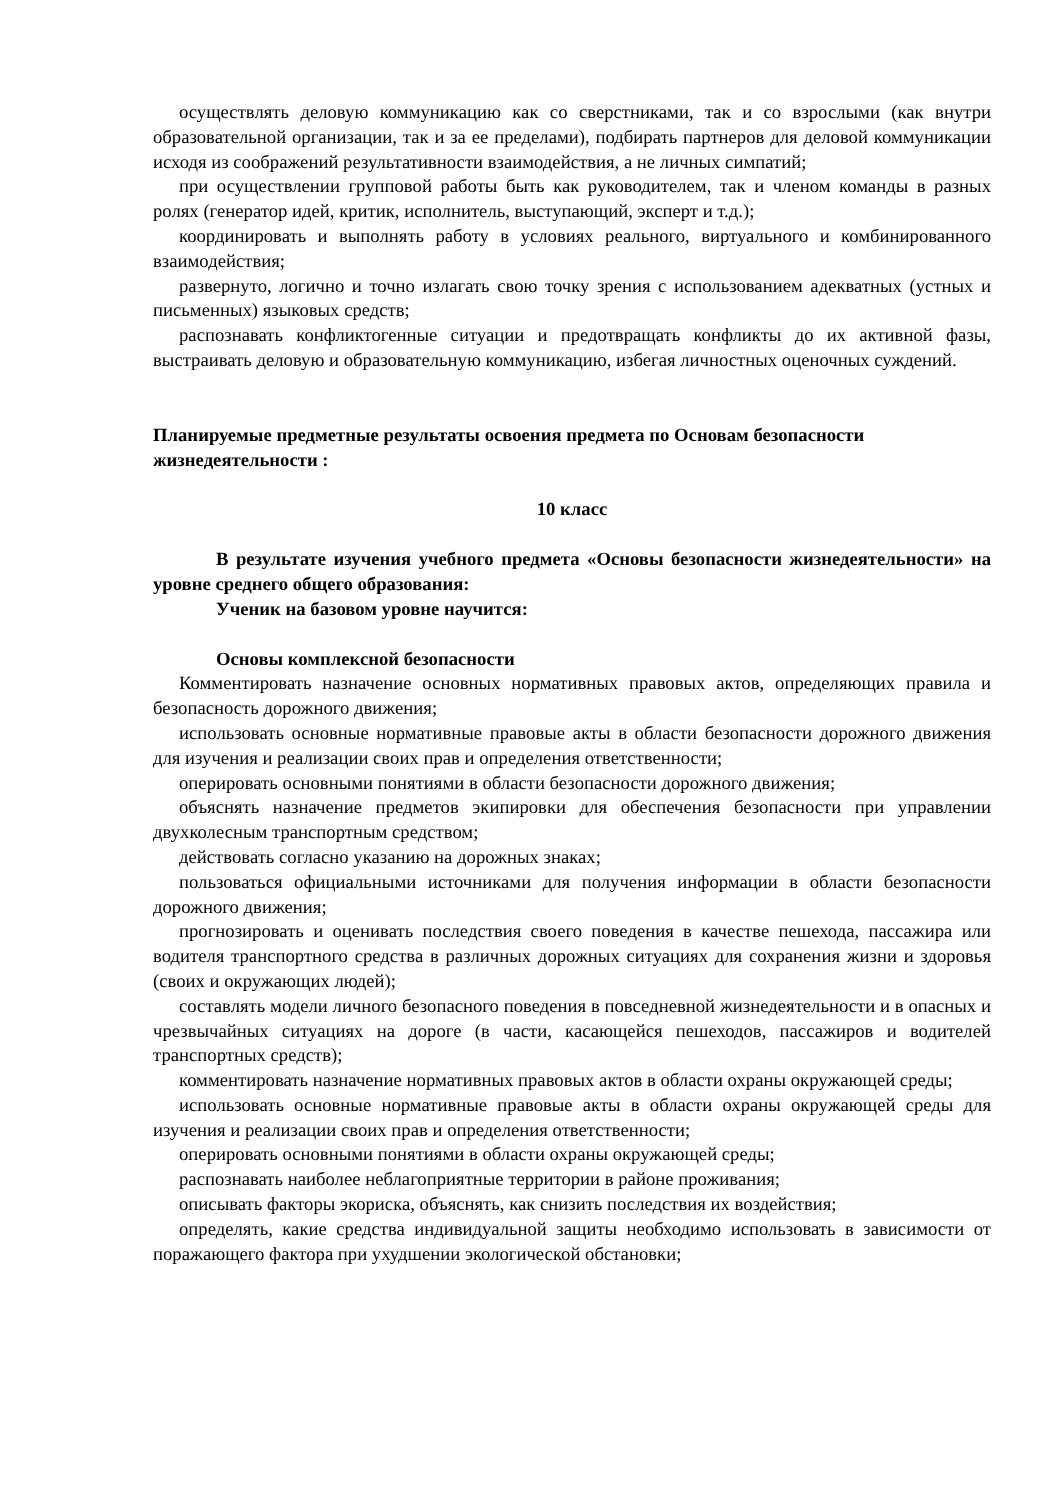осуществлять деловую коммуникацию как со сверстниками, так и со взрослыми (как внутри образовательной организации, так и за ее пределами), подбирать партнеров для деловой коммуникации исходя из соображений результативности взаимодействия, а не личных симпатий;
при осуществлении групповой работы быть как руководителем, так и членом команды в разных ролях (генератор идей, критик, исполнитель, выступающий, эксперт и т.д.);
координировать и выполнять работу в условиях реального, виртуального и комбинированного взаимодействия;
развернуто, логично и точно излагать свою точку зрения с использованием адекватных (устных и письменных) языковых средств;
распознавать конфликтогенные ситуации и предотвращать конфликты до их активной фазы, выстраивать деловую и образовательную коммуникацию, избегая личностных оценочных суждений.
Планируемые предметные результаты освоения предмета по Основам безопасности жизнедеятельности :
10 класс
В результате изучения учебного предмета «Основы безопасности жизнедеятельности» на уровне среднего общего образования:
Ученик на базовом уровне научится:
Основы комплексной безопасности
Комментировать назначение основных нормативных правовых актов, определяющих правила и безопасность дорожного движения;
использовать основные нормативные правовые акты в области безопасности дорожного движения для изучения и реализации своих прав и определения ответственности;
оперировать основными понятиями в области безопасности дорожного движения;
объяснять назначение предметов экипировки для обеспечения безопасности при управлении двухколесным транспортным средством;
действовать согласно указанию на дорожных знаках;
пользоваться официальными источниками для получения информации в области безопасности дорожного движения;
прогнозировать и оценивать последствия своего поведения в качестве пешехода, пассажира или водителя транспортного средства в различных дорожных ситуациях для сохранения жизни и здоровья (своих и окружающих людей);
составлять модели личного безопасного поведения в повседневной жизнедеятельности и в опасных и чрезвычайных ситуациях на дороге (в части, касающейся пешеходов, пассажиров и водителей транспортных средств);
комментировать назначение нормативных правовых актов в области охраны окружающей среды;
использовать основные нормативные правовые акты в области охраны окружающей среды для изучения и реализации своих прав и определения ответственности;
оперировать основными понятиями в области охраны окружающей среды;
распознавать наиболее неблагоприятные территории в районе проживания;
описывать факторы экориска, объяснять, как снизить последствия их воздействия;
определять, какие средства индивидуальной защиты необходимо использовать в зависимости от поражающего фактора при ухудшении экологической обстановки;